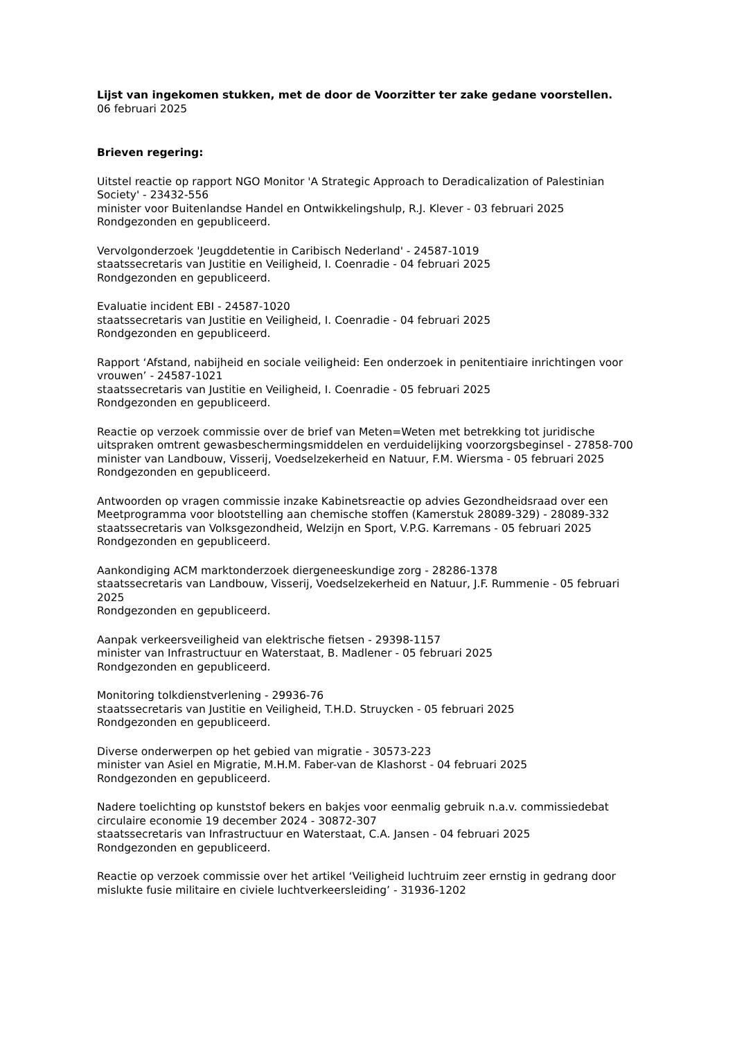Lijst van ingekomen stukken, met de door de Voorzitter ter zake gedane voorstellen.
06 februari 2025
Brieven regering:
Uitstel reactie op rapport NGO Monitor 'A Strategic Approach to Deradicalization of Palestinian Society' - 23432-556
minister voor Buitenlandse Handel en Ontwikkelingshulp, R.J. Klever - 03 februari 2025
Rondgezonden en gepubliceerd.
Vervolgonderzoek 'Jeugddetentie in Caribisch Nederland' - 24587-1019
staatssecretaris van Justitie en Veiligheid, I. Coenradie - 04 februari 2025
Rondgezonden en gepubliceerd.
Evaluatie incident EBI - 24587-1020
staatssecretaris van Justitie en Veiligheid, I. Coenradie - 04 februari 2025
Rondgezonden en gepubliceerd.
Rapport ‘Afstand, nabijheid en sociale veiligheid: Een onderzoek in penitentiaire inrichtingen voor vrouwen’ - 24587-1021
staatssecretaris van Justitie en Veiligheid, I. Coenradie - 05 februari 2025
Rondgezonden en gepubliceerd.
Reactie op verzoek commissie over de brief van Meten=Weten met betrekking tot juridische uitspraken omtrent gewasbeschermingsmiddelen en verduidelijking voorzorgsbeginsel - 27858-700
minister van Landbouw, Visserij, Voedselzekerheid en Natuur, F.M. Wiersma - 05 februari 2025
Rondgezonden en gepubliceerd.
Antwoorden op vragen commissie inzake Kabinetsreactie op advies Gezondheidsraad over een Meetprogramma voor blootstelling aan chemische stoffen (Kamerstuk 28089-329) - 28089-332
staatssecretaris van Volksgezondheid, Welzijn en Sport, V.P.G. Karremans - 05 februari 2025
Rondgezonden en gepubliceerd.
Aankondiging ACM marktonderzoek diergeneeskundige zorg - 28286-1378
staatssecretaris van Landbouw, Visserij, Voedselzekerheid en Natuur, J.F. Rummenie - 05 februari 2025
Rondgezonden en gepubliceerd.
Aanpak verkeersveiligheid van elektrische fietsen - 29398-1157
minister van Infrastructuur en Waterstaat, B. Madlener - 05 februari 2025
Rondgezonden en gepubliceerd.
Monitoring tolkdienstverlening - 29936-76
staatssecretaris van Justitie en Veiligheid, T.H.D. Struycken - 05 februari 2025
Rondgezonden en gepubliceerd.
Diverse onderwerpen op het gebied van migratie - 30573-223
minister van Asiel en Migratie, M.H.M. Faber-van de Klashorst - 04 februari 2025
Rondgezonden en gepubliceerd.
Nadere toelichting op kunststof bekers en bakjes voor eenmalig gebruik n.a.v. commissiedebat circulaire economie 19 december 2024 - 30872-307
staatssecretaris van Infrastructuur en Waterstaat, C.A. Jansen - 04 februari 2025
Rondgezonden en gepubliceerd.
Reactie op verzoek commissie over het artikel ‘Veiligheid luchtruim zeer ernstig in gedrang door mislukte fusie militaire en civiele luchtverkeersleiding’ - 31936-1202